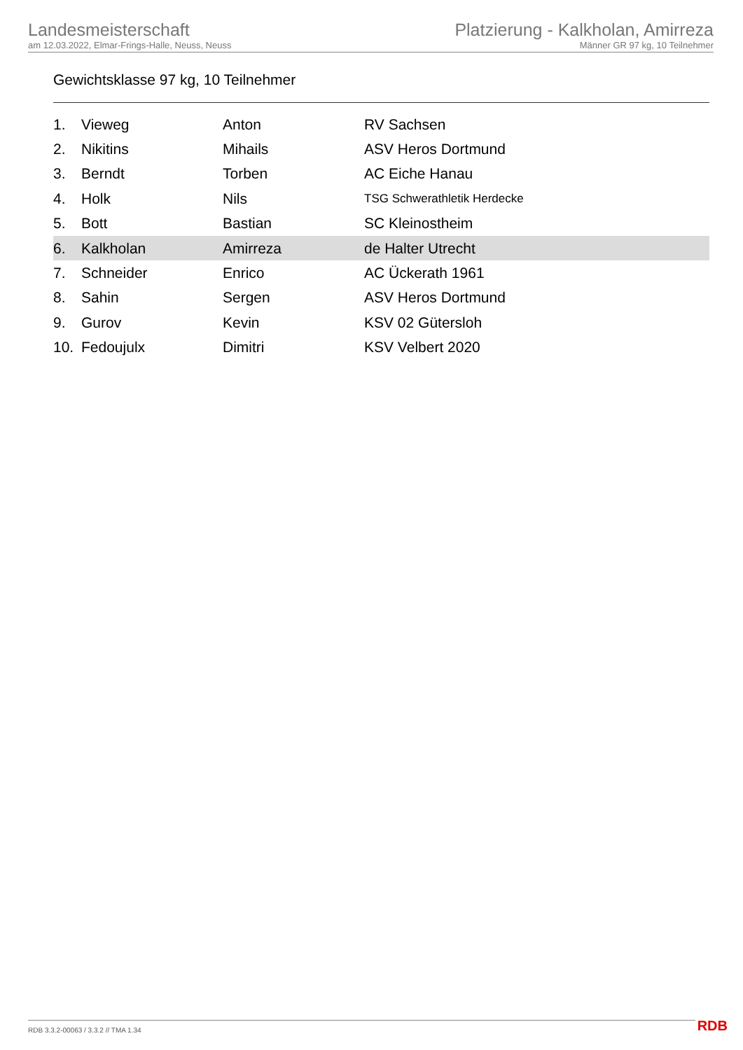Landesmeisterschaft
am 12.03.2022, Elmar-Frings-Halle, Neuss, Neuss
Platzierung - Kalkholan, Amirreza
Männer GR 97 kg, 10 Teilnehmer
Gewichtsklasse 97 kg, 10 Teilnehmer
| 1. | Vieweg | Anton | RV Sachsen |
| 2. | Nikitins | Mihails | ASV Heros Dortmund |
| 3. | Berndt | Torben | AC Eiche Hanau |
| 4. | Holk | Nils | TSG Schwerathletik Herdecke |
| 5. | Bott | Bastian | SC Kleinostheim |
| 6. | Kalkholan | Amirreza | de Halter Utrecht |
| 7. | Schneider | Enrico | AC Ückerath 1961 |
| 8. | Sahin | Sergen | ASV Heros Dortmund |
| 9. | Gurov | Kevin | KSV 02 Gütersloh |
| 10. | Fedoujulx | Dimitri | KSV Velbert 2020 |
RDB 3.3.2-00063 / 3.3.2 // TMA 1.34
RDB